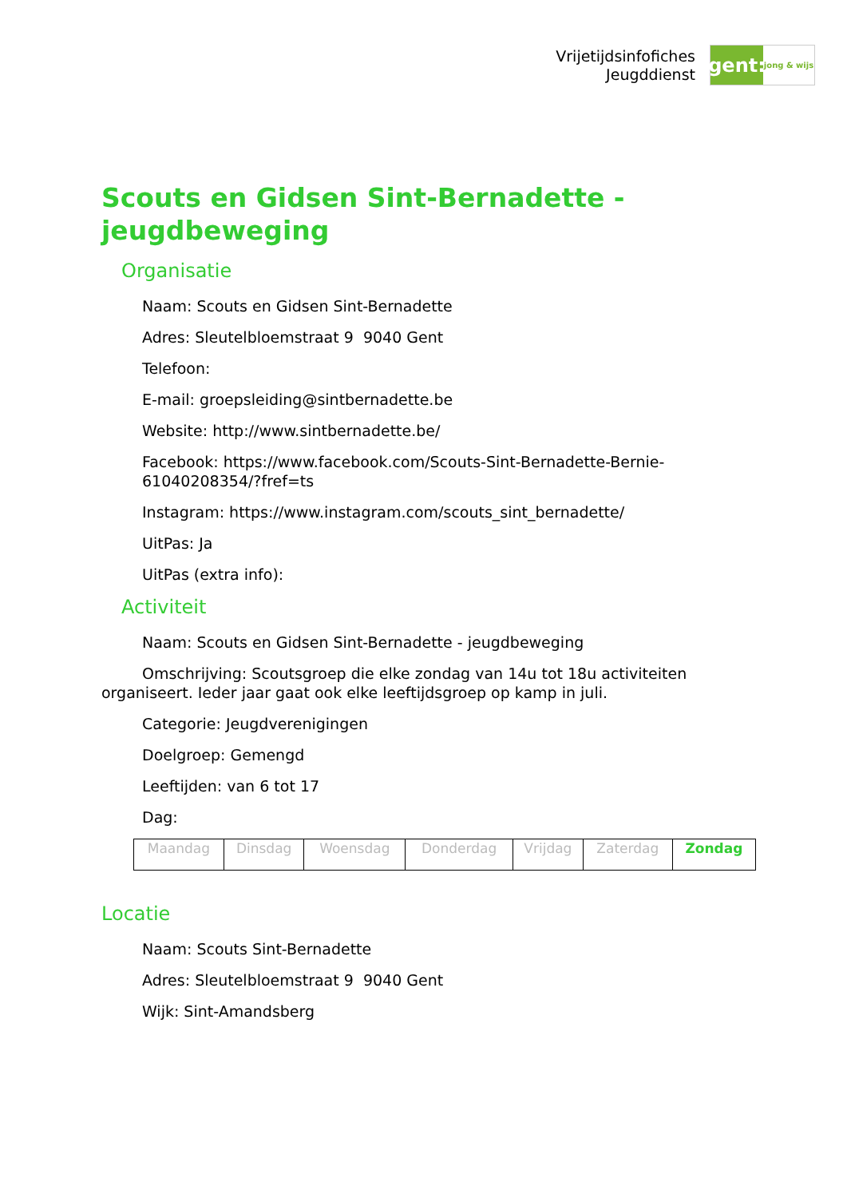Vrijetijdsinfofiches
Jeugddienst
gent:
jong & wijs
Scouts en Gidsen Sint-Bernadette - jeugdbeweging
Organisatie
Naam: Scouts en Gidsen Sint-Bernadette
Adres: Sleutelbloemstraat 9 9040 Gent
Telefoon:
E-mail: groepsleiding@sintbernadette.be
Website: http://www.sintbernadette.be/
Facebook: https://www.facebook.com/Scouts-Sint-Bernadette-Bernie-61040208354/?fref=ts
Instagram: https://www.instagram.com/scouts_sint_bernadette/
UitPas: Ja
UitPas (extra info):
Activiteit
Naam: Scouts en Gidsen Sint-Bernadette - jeugdbeweging
Omschrijving: Scoutsgroep die elke zondag van 14u tot 18u activiteiten organiseert. Ieder jaar gaat ook elke leeftijdsgroep op kamp in juli.
Categorie: Jeugdverenigingen
Doelgroep: Gemengd
Leeftijden: van 6 tot 17
Dag:
| Maandag | Dinsdag | Woensdag | Donderdag | Vrijdag | Zaterdag | Zondag |
Locatie
Naam: Scouts Sint-Bernadette
Adres: Sleutelbloemstraat 9 9040 Gent
Wijk: Sint-Amandsberg